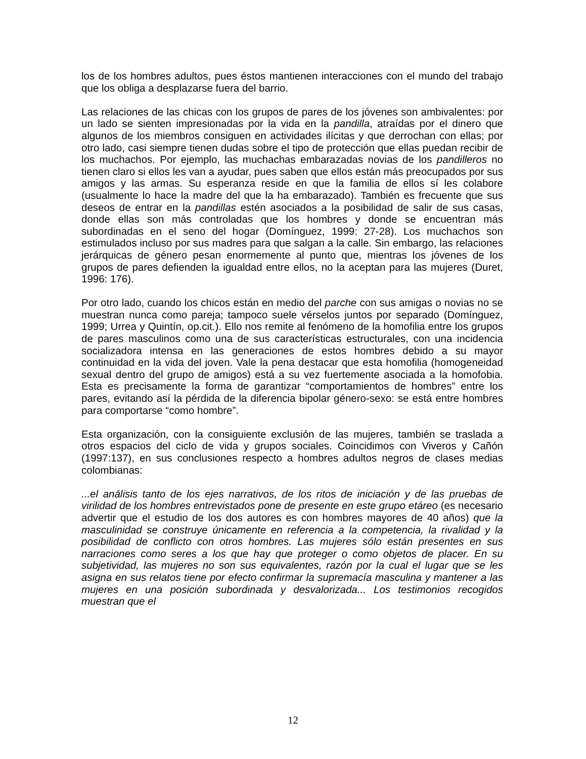los de los hombres adultos, pues éstos mantienen interacciones con el mundo del trabajo que los obliga a desplazarse fuera del barrio.
Las relaciones de las chicas con los grupos de pares de los jóvenes son ambivalentes: por un lado se sienten impresionadas por la vida en la pandilla, atraídas por el dinero que algunos de los miembros consiguen en actividades ilícitas y que derrochan con ellas; por otro lado, casi siempre tienen dudas sobre el tipo de protección que ellas puedan recibir de los muchachos. Por ejemplo, las muchachas embarazadas novias de los pandilleros no tienen claro si ellos les van a ayudar, pues saben que ellos están más preocupados por sus amigos y las armas. Su esperanza reside en que la familia de ellos sí les colabore (usualmente lo hace la madre del que la ha embarazado). También es frecuente que sus deseos de entrar en la pandillas estén asociados a la posibilidad de salir de sus casas, donde ellas son más controladas que los hombres y donde se encuentran más subordinadas en el seno del hogar (Domínguez, 1999: 27-28). Los muchachos son estimulados incluso por sus madres para que salgan a la calle. Sin embargo, las relaciones jerárquicas de género pesan enormemente al punto que, mientras los jóvenes de los grupos de pares defienden la igualdad entre ellos, no la aceptan para las mujeres (Duret, 1996: 176).
Por otro lado, cuando los chicos están en medio del parche con sus amigas o novias no se muestran nunca como pareja; tampoco suele vérselos juntos por separado (Domínguez, 1999; Urrea y Quintín, op.cit.). Ello nos remite al fenómeno de la homofilia entre los grupos de pares masculinos como una de sus características estructurales, con una incidencia socializadora intensa en las generaciones de estos hombres debido a su mayor continuidad en la vida del joven. Vale la pena destacar que esta homofilia (homogeneidad sexual dentro del grupo de amigos) está a su vez fuertemente asociada a la homofobia. Esta es precisamente la forma de garantizar “comportamientos de hombres” entre los pares, evitando así la pérdida de la diferencia bipolar género-sexo: se está entre hombres para comportarse “como hombre”.
Esta organización, con la consiguiente exclusión de las mujeres, también se traslada a otros espacios del ciclo de vida y grupos sociales. Coincidimos con Viveros y Cañón (1997:137), en sus conclusiones respecto a hombres adultos negros de clases medias colombianas:
...el análisis tanto de los ejes narrativos, de los ritos de iniciación y de las pruebas de virilidad de los hombres entrevistados pone de presente en este grupo etáreo (es necesario advertir que el estudio de los dos autores es con hombres mayores de 40 años) que la masculinidad se construye únicamente en referencia a la competencia, la rivalidad y la posibilidad de conflicto con otros hombres. Las mujeres sólo están presentes en sus narraciones como seres a los que hay que proteger o como objetos de placer. En su subjetividad, las mujeres no son sus equivalentes, razón por la cual el lugar que se les asigna en sus relatos tiene por efecto confirmar la supremacía masculina y mantener a las mujeres en una posición subordinada y desvalorizada... Los testimonios recogidos muestran que el
12